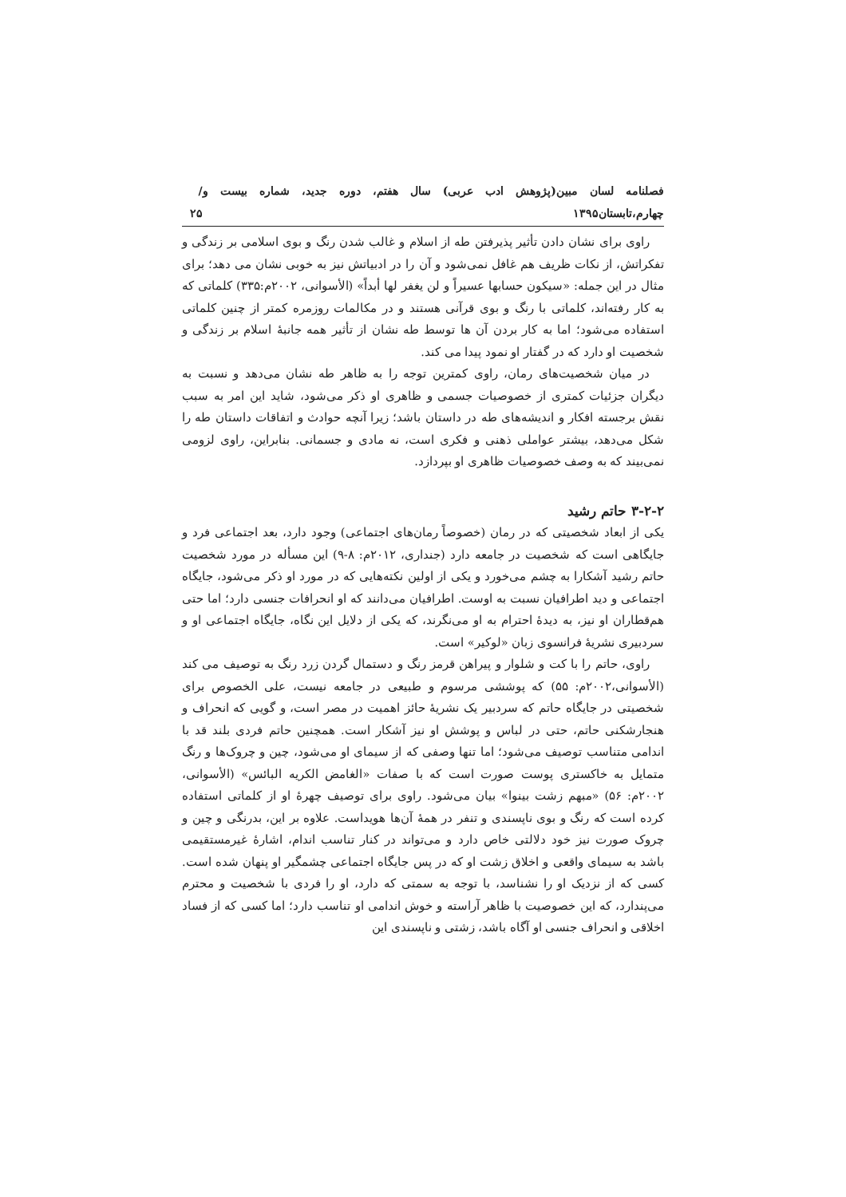فصلنامه لسان مبین(پژوهش ادب عربی) سال هفتم، دوره جدید، شماره بیست و چهارم،تابستان۱۳۹۵ / ۲۵
راوی برای نشان دادن تأثیر پذیرفتن طه از اسلام و غالب شدن رنگ و بوی اسلامی بر زندگی و تفکراتش، از نکات ظریف هم غافل نمی‌شود و آن را در ادبیاتش نیز به خوبی نشان می دهد؛ برای مثال در این جمله: «سیکون حسابها عسیراً و لن یغفر لها أبداً» (الأسوانی، ۲۰۰۲م:۳۳۵) کلماتی که به کار رفته‌اند، کلماتی با رنگ و بوی قرآنی هستند و در مکالمات روزمره کمتر از چنین کلماتی استفاده می‌شود؛ اما به کار بردن آن ها توسط طه نشان از تأثیر همه جانبهٔ اسلام بر زندگی و شخصیت او دارد که در گفتار او نمود پیدا می کند.
در میان شخصیت‌های رمان، راوی کمترین توجه را به ظاهر طه نشان می‌دهد و نسبت به دیگران جزئیات کمتری از خصوصیات جسمی و ظاهری او ذکر می‌شود، شاید این امر به سبب نقش برجسته افکار و اندیشه‌های طه در داستان باشد؛ زیرا آنچه حوادث و اتفاقات داستان طه را شکل می‌دهد، بیشتر عواملی ذهنی و فکری است، نه مادی و جسمانی. بنابراین، راوی لزومی نمی‌بیند که به وصف خصوصیات ظاهری او بپردازد.
۳-۲-۲ حاتم رشید
یکی از ابعاد شخصیتی که در رمان (خصوصاً رمان‌های اجتماعی) وجود دارد، بعد اجتماعی فرد و جایگاهی است که شخصیت در جامعه دارد (جنداری، ۲۰۱۲م: ۸-۹) این مسأله در مورد شخصیت حاتم رشید آشکارا به چشم می‌خورد و یکی از اولین نکته‌هایی که در مورد او ذکر می‌شود، جایگاه اجتماعی و دید اطرافیان نسبت به اوست. اطرافیان می‌دانند که او انحرافات جنسی دارد؛ اما حتی هم‌قطاران او نیز، به دیدهٔ احترام به او می‌نگرند، که یکی از دلایل این نگاه، جایگاه اجتماعی او و سردبیری نشریهٔ فرانسوی زبان «لوکیر» است.
راوی، حاتم را با کت و شلوار و پیراهن قرمز رنگ و دستمال گردن زرد رنگ به توصیف می کند (الأسوانی،۲۰۰۲م: ۵۵) که پوششی مرسوم و طبیعی در جامعه نیست، علی الخصوص برای شخصیتی در جایگاه حاتم که سردبیر یک نشریهٔ حائز اهمیت در مصر است، و گویی که انحراف و هنجارشکنی حاتم، حتی در لباس و پوشش او نیز آشکار است. همچنین حاتم فردی بلند قد با اندامی متناسب توصیف می‌شود؛ اما تنها وصفی که از سیمای او می‌شود، چین و چروک‌ها و رنگ متمایل به خاکستری پوست صورت است که با صفات «الغامض الکریه البائس» (الأسوانی، ۲۰۰۲م: ۵۶) «مبهم زشت بینوا» بیان می‌شود. راوی برای توصیف چهرهٔ او از کلماتی استفاده کرده است که رنگ و بوی ناپسندی و تنفر در همهٔ آن‌ها هویداست. علاوه بر این، بدرنگی و چین و چروک صورت نیز خود دلالتی خاص دارد و می‌تواند در کنار تناسب اندام، اشارهٔ غیرمستقیمی باشد به سیمای واقعی و اخلاق زشت او که در پس جایگاه اجتماعی چشمگیر او پنهان شده است. کسی که از نزدیک او را نشناسد، با توجه به سمتی که دارد، او را فردی با شخصیت و محترم می‌پندارد، که این خصوصیت با ظاهر آراسته و خوش اندامی او تناسب دارد؛ اما کسی که از فساد اخلاقی و انحراف جنسی او آگاه باشد، زشتی و ناپسندی این